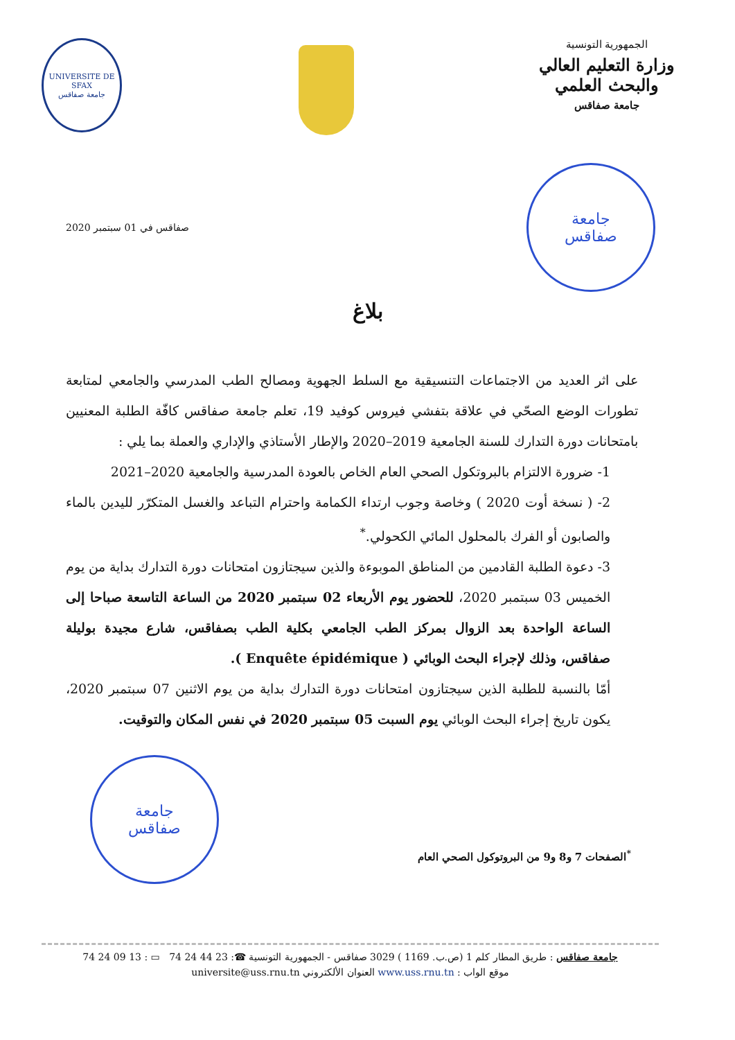الجمهورية التونسية
وزارة التعليم العالي
والبحث العلمي
جامعة صفاقس
UNIVERSITE DE SFAX
جامعة صفاقس
جامعة
صفاقس
صفاقس في 01 سبتمبر 2020
بلاغ
على اثر العديد من الاجتماعات التنسيقية مع السلط الجهوية ومصالح الطب المدرسي والجامعي لمتابعة تطورات الوضع الصحّي في علاقة بتفشي فيروس كوفيد 19، تعلم جامعة صفاقس كافّة الطلبة المعنيين بامتحانات دورة التدارك للسنة الجامعية 2019–2020 والإطار الأستاذي والإداري والعملة بما يلي :
1- ضرورة الالتزام بالبروتكول الصحي العام الخاص بالعودة المدرسية والجامعية 2020–2021
2- ( نسخة أوت 2020 ) وخاصة وجوب ارتداء الكمامة واحترام التباعد والغسل المتكرّر لليدين بالماء والصابون أو الفرك بالمحلول المائي الكحولي.<sup>*</sup>
3- دعوة الطلبة القادمين من المناطق الموبوءة والذين سيجتازون امتحانات دورة التدارك بداية من يوم الخميس 03 سبتمبر 2020، للحضور يوم الأربعاء 02 سبتمبر 2020 من الساعة التاسعة صباحا إلى الساعة الواحدة بعد الزوال بمركز الطب الجامعي بكلية الطب بصفاقس، شارع مجيدة بوليلة صفاقس، وذلك لإجراء البحث الوبائي ( Enquête épidémique ).
أمّا بالنسبة للطلبة الذين سيجتازون امتحانات دورة التدارك بداية من يوم الاثنين 07 سبتمبر 2020، يكون تاريخ إجراء البحث الوبائي يوم السبت 05 سبتمبر 2020 في نفس المكان والتوقيت.
<sup>*</sup> الصفحات 7 و8 و9 من البروتوكول الصحي العام
جامعة
صفاقس
جامعة صفاقس : طريق المطار كلم 1 (ص.ب. 1169 ) 3029 صفاقس - الجمهورية التونسية ☎: 23 44 24 74 ▭ : 13 09 24 74
موقع الواب : www.uss.rnu.tn العنوان الألكتروني universite@uss.rnu.tn